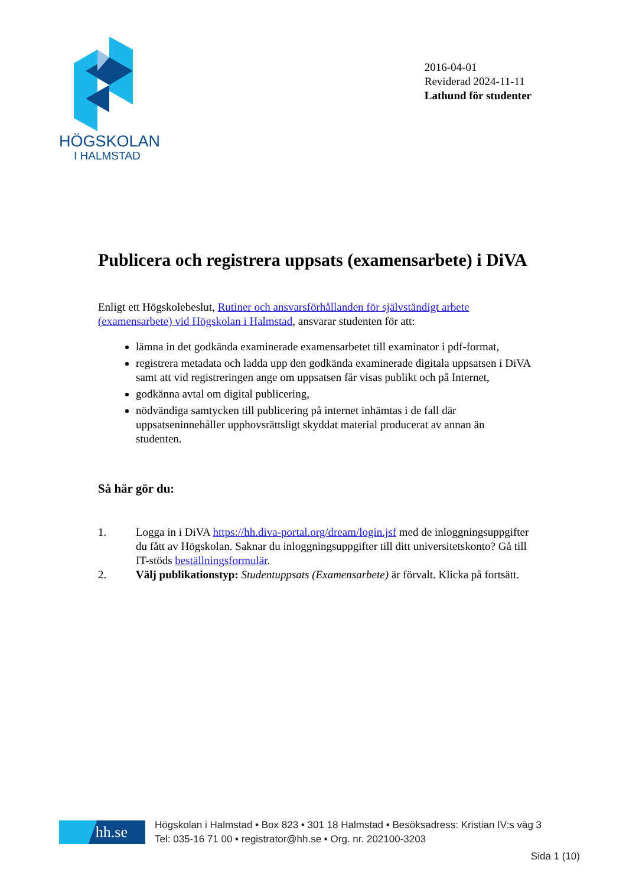HÖGSKOLAN
I HALMSTAD
2016-04-01
Reviderad 2024-11-11
Lathund för studenter
Publicera och registrera uppsats (examensarbete) i DiVA
Enligt ett Högskolebeslut, Rutiner och ansvarsförhållanden för självständigt arbete (examensarbete) vid Högskolan i Halmstad, ansvarar studenten för att:
lämna in det godkända examinerade examensarbetet till examinator i pdf-format,
registrera metadata och ladda upp den godkända examinerade digitala uppsatsen i DiVA samt att vid registreringen ange om uppsatsen får visas publikt och på Internet,
godkänna avtal om digital publicering,
nödvändiga samtycken till publicering på internet inhämtas i de fall där uppsatseninnehåller upphovsrättsligt skyddat material producerat av annan än studenten.
Så här gör du:
1. Logga in i DiVA https://hh.diva-portal.org/dream/login.jsf med de inloggningsuppgifter du fått av Högskolan. Saknar du inloggningsuppgifter till ditt universitetskonto? Gå till IT-stöds beställningsformulär.
2. Välj publikationstyp: Studentuppsats (Examensarbete) är förvalt. Klicka på fortsätt.
hh.se
Högskolan i Halmstad • Box 823 • 301 18 Halmstad • Besöksadress: Kristian IV:s väg 3
Tel: 035-16 71 00 • registrator@hh.se • Org. nr. 202100-3203
Sida 1 (10)